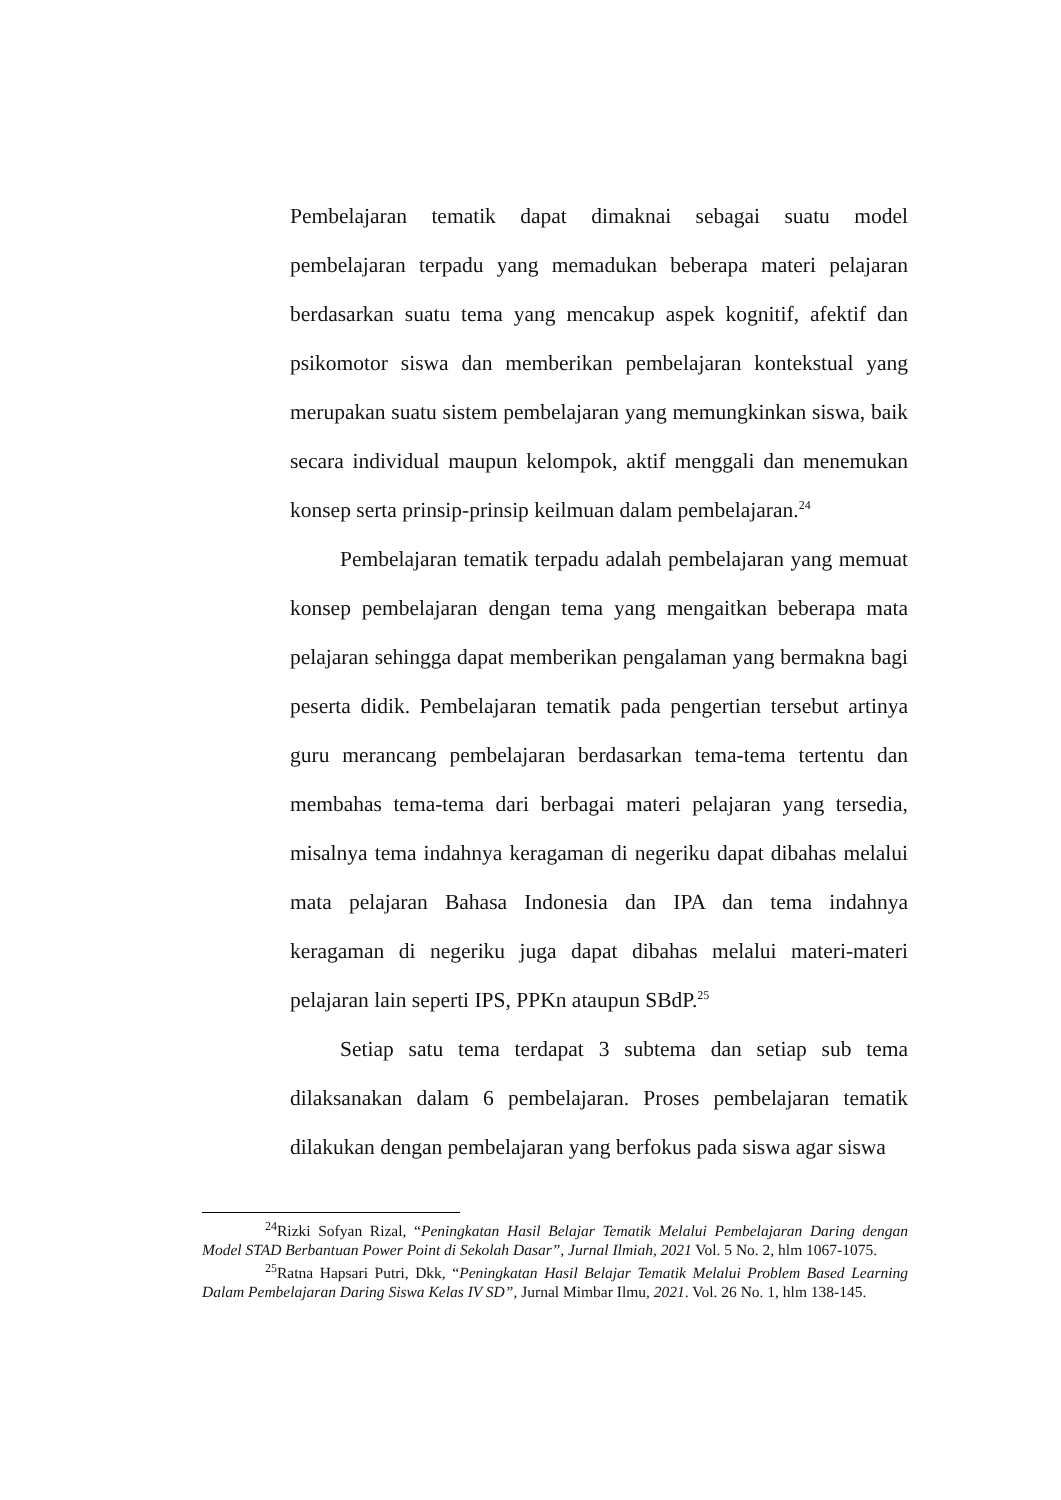Pembelajaran tematik dapat dimaknai sebagai suatu model pembelajaran terpadu yang memadukan beberapa materi pelajaran berdasarkan suatu tema yang mencakup aspek kognitif, afektif dan psikomotor siswa dan memberikan pembelajaran kontekstual yang merupakan suatu sistem pembelajaran yang memungkinkan siswa, baik secara individual maupun kelompok, aktif menggali dan menemukan konsep serta prinsip-prinsip keilmuan dalam pembelajaran.<sup>24</sup>
Pembelajaran tematik terpadu adalah pembelajaran yang memuat konsep pembelajaran dengan tema yang mengaitkan beberapa mata pelajaran sehingga dapat memberikan pengalaman yang bermakna bagi peserta didik. Pembelajaran tematik pada pengertian tersebut artinya guru merancang pembelajaran berdasarkan tema-tema tertentu dan membahas tema-tema dari berbagai materi pelajaran yang tersedia, misalnya tema indahnya keragaman di negeriku dapat dibahas melalui mata pelajaran Bahasa Indonesia dan IPA dan tema indahnya keragaman di negeriku juga dapat dibahas melalui materi-materi pelajaran lain seperti IPS, PPKn ataupun SBdP.<sup>25</sup>
Setiap satu tema terdapat 3 subtema dan setiap sub tema dilaksanakan dalam 6 pembelajaran. Proses pembelajaran tematik dilakukan dengan pembelajaran yang berfokus pada siswa agar siswa
<sup>24</sup> Rizki Sofyan Rizal, “Peningkatan Hasil Belajar Tematik Melalui Pembelajaran Daring dengan Model STAD Berbantuan Power Point di Sekolah Dasar”, Jurnal Ilmiah, 2021 Vol. 5 No. 2, hlm 1067-1075.
<sup>25</sup> Ratna Hapsari Putri, Dkk, “Peningkatan Hasil Belajar Tematik Melalui Problem Based Learning Dalam Pembelajaran Daring Siswa Kelas IV SD”, Jurnal Mimbar Ilmu, 2021. Vol. 26 No. 1, hlm 138-145.